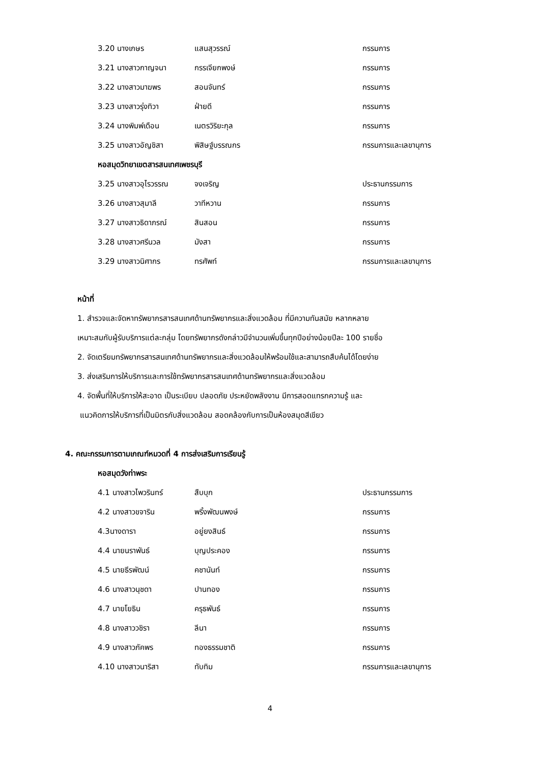3.20 นางเกษร แสนสุวรรณ์ กรรมการ
3.21 นางสาวกาญจนา กรรเจียกพงษ์ กรรมการ
3.22 นางสาวมาฆพร สอนจันทร์ กรรมการ
3.23 นางสาวรุ่งทิวา ฝ่ายดี กรรมการ
3.24 นางพิมพ์เดือน เนตรวิริยะกุล กรรมการ
3.25 นางสาวอัญชิสา พิสิษฐ์บรรณกร กรรมการและเลขานุการ
หอสมุดวิทยาเขตสารสนเทศเพชรบุรี
3.25 นางสาวอุไรวรรณ จงเจริญ ประธานกรรมการ
3.26 นางสาวสุมาลี วาทีหวาน กรรมการ
3.27 นางสาวธิดาภรณ์ สินสอน กรรมการ
3.28 นางสาวศรีนวล มังสา กรรมการ
3.29 นางสาวนิศากร ทรศัพท์ กรรมการและเลขานุการ
หน้าที่
1. สำรวจและจัดหาทรัพยากรสารสนเทศด้านทรัพยากรและสิ่งแวดล้อม ที่มีความทันสมัย หลากหลาย
เหมาะสมกับผู้รับบริการแต่ละกลุ่ม โดยทรัพยากรดังกล่าวมีจำนวนเพิ่มขึ้นทุกปีอย่างน้อยปีละ 100 รายชื่อ
2. จัดเตรียมทรัพยากรสารสนเทศด้านทรัพยากรและสิ่งแวดล้อมให้พร้อมใช้และสามารถสืบค้นได้โดยง่าย
3. ส่งเสริมการให้บริการและการใช้ทรัพยากรสารสนเทศด้านทรัพยากรและสิ่งแวดล้อม
4. จัดพื้นที่ให้บริการให้สะอาด เป็นระเบียบ ปลอดภัย ประหยัดพลังงาน มีการสอดแทรกความรู้ และ
แนวคิดการให้บริการที่เป็นมิตรกับสิ่งแวดล้อม สอดคล้องกับการเป็นห้องสมุดสีเขียว
4. คณะกรรมการตามเกณฑ์หมวดที่ 4 การส่งเสริมการเรียนรู้
หอสมุดวังท่าพระ
4.1 นางสาวไพวรินทร์ สืบบุก ประธานกรรมการ
4.2 นางสาวขจาริน พริ้งพัฒนพงษ์ กรรมการ
4.3นางดารา อยู่ยงสินธ์ กรรมการ
4.4 นายนราพันธ์ บุญประคอง กรรมการ
4.5 นายธีรพัฒน์ คชานันท์ กรรมการ
4.6 นางสาวนุชดา ปานทอง กรรมการ
4.7 นายโยธิน ครุธพันธ์ กรรมการ
4.8 นางสาววชิรา ลีนา กรรมการ
4.9 นางสาวภัคพร ทองธรรมชาติ กรรมการ
4.10 นางสาวนาริสา ทับทิม กรรมการและเลขานุการ
4